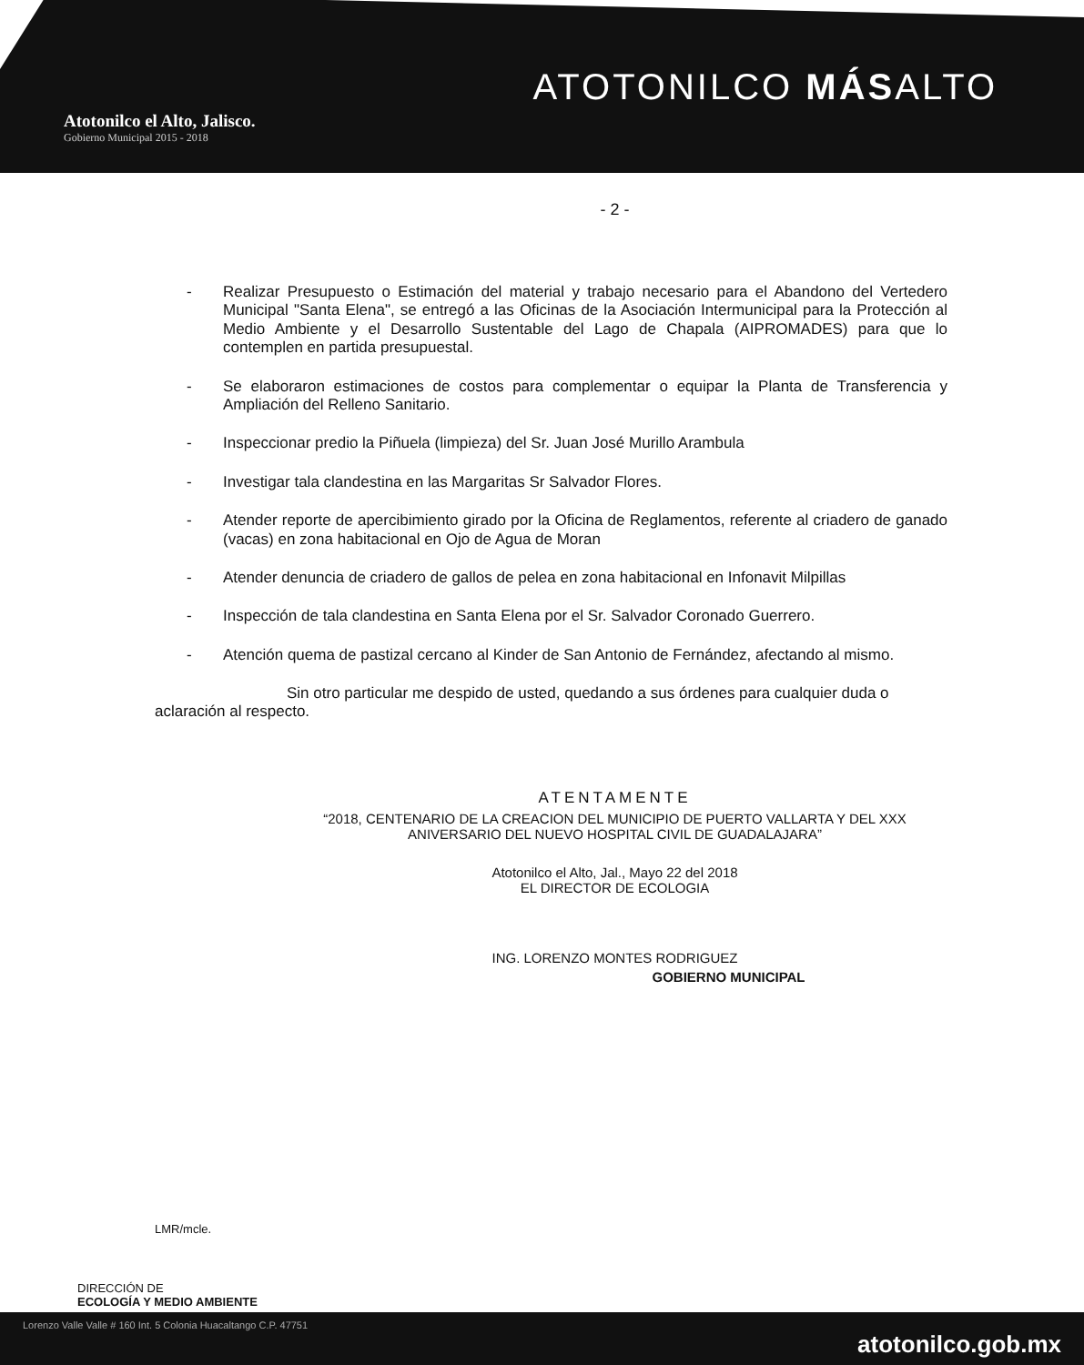Atotonilco el Alto, Jalisco.
Gobierno Municipal 2015 - 2018
ATOTONILCO MÁSALTO
- 2 -
- Realizar Presupuesto o Estimación del material y trabajo necesario para el Abandono del Vertedero Municipal "Santa Elena", se entregó a las Oficinas de la Asociación Intermunicipal para la Protección al Medio Ambiente y el Desarrollo Sustentable del Lago de Chapala (AIPROMADES) para que lo contemplen en partida presupuestal.
- Se elaboraron estimaciones de costos para complementar o equipar la Planta de Transferencia y Ampliación del Relleno Sanitario.
- Inspeccionar predio la Piñuela (limpieza) del Sr. Juan José Murillo Arambula
- Investigar tala clandestina en las Margaritas Sr Salvador Flores.
- Atender reporte de apercibimiento girado por la Oficina de Reglamentos, referente al criadero de ganado (vacas) en zona habitacional en Ojo de Agua de Moran
- Atender denuncia de criadero de gallos de pelea en zona habitacional en Infonavit Milpillas
- Inspección de tala clandestina en Santa Elena por el Sr. Salvador Coronado Guerrero.
- Atención quema de pastizal cercano al Kinder de San Antonio de Fernández, afectando al mismo.
Sin otro particular me despido de usted, quedando a sus órdenes para cualquier duda o aclaración al respecto.
ATENTAMENTE
“2018, CENTENARIO DE LA CREACION DEL MUNICIPIO DE PUERTO VALLARTA Y DEL XXX
ANIVERSARIO DEL NUEVO HOSPITAL CIVIL DE GUADALAJARA”
Atotonilco el Alto, Jal., Mayo 22 del 2018
EL DIRECTOR DE ECOLOGIA
ING. LORENZO MONTES RODRIGUEZ
GOBIERNO MUNICIPAL
LMR/mcle.
DIRECCIÓN DE
ECOLOGÍA Y MEDIO AMBIENTE
Lorenzo Valle Valle # 160 Int. 5 Colonia Huacaltango C.P. 47751 atotonilco.gob.mx